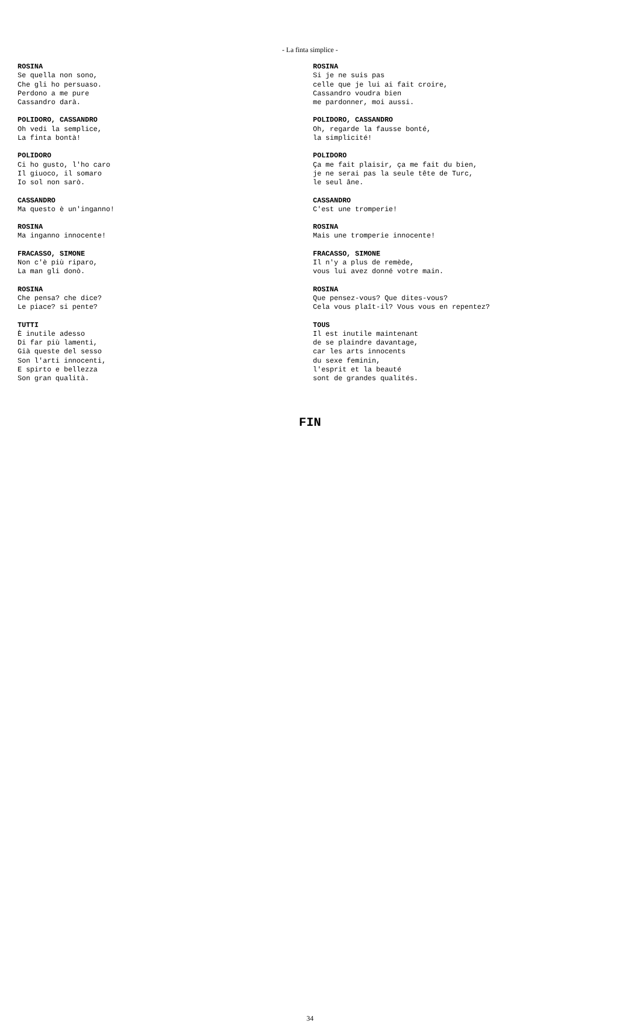- La finta simplice -
ROSINA
Se quella non sono,
Che gli ho persuaso.
Perdono a me pure
Cassandro darà.
POLIDORO, CASSANDRO
Oh vedi la semplice,
La finta bontà!
POLIDORO
Ci ho gusto, l'ho caro
Il giuoco, il somaro
Io sol non sarò.
CASSANDRO
Ma questo è un'inganno!
ROSINA
Ma inganno innocente!
FRACASSO, SIMONE
Non c'è più riparo,
La man gli donò.
ROSINA
Che pensa? che dice?
Le piace? si pente?
TUTTI
È inutile adesso
Di far più lamenti,
Già queste del sesso
Son l'arti innocenti,
E spirto e bellezza
Son gran qualità.
ROSINA
Si je ne suis pas
celle que je lui ai fait croire,
Cassandro voudra bien
me pardonner, moi aussi.
POLIDORO, CASSANDRO
Oh, regarde la fausse bonté,
la simplicité!
POLIDORO
Ça me fait plaisir, ça me fait du bien,
je ne serai pas la seule tête de Turc,
le seul âne.
CASSANDRO
C'est une tromperie!
ROSINA
Mais une tromperie innocente!
FRACASSO, SIMONE
Il n'y a plus de remède,
vous lui avez donné votre main.
ROSINA
Que pensez-vous? Que dites-vous?
Cela vous plaît-il? Vous vous en repentez?
TOUS
Il est inutile maintenant
de se plaindre davantage,
car les arts innocents
du sexe feminin,
l'esprit et la beauté
sont de grandes qualités.
FIN
34